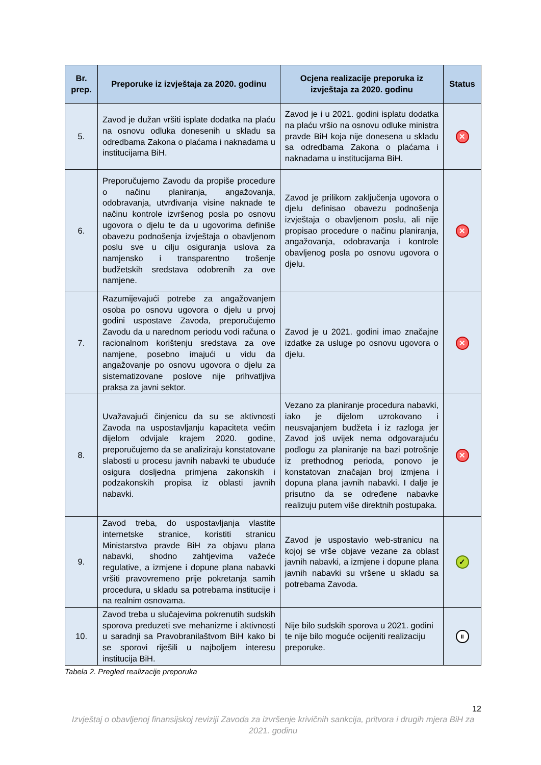| Br. prep. | Preporuke iz izvještaja za 2020. godinu | Ocjena realizacije preporuka iz izvještaja za 2020. godinu | Status |
| --- | --- | --- | --- |
| 5. | Zavod je dužan vršiti isplate dodatka na plaću na osnovu odluka donesenih u skladu sa odredbama Zakona o plaćama i naknadama u institucijama BiH. | Zavod je i u 2021. godini isplatu dodatka na plaću vršio na osnovu odluke ministra pravde BiH koja nije donesena u skladu sa odredbama Zakona o plaćama i naknadama u institucijama BiH. | ✕ |
| 6. | Preporučujemo Zavodu da propiše procedure o načinu planiranja, angažovanja, odobravanja, utvrđivanja visine naknade te načinu kontrole izvršenog posla po osnovu ugovora o djelu te da u ugovorima definiše obavezu podnošenja izvještaja o obavljenom poslu sve u cilju osiguranja uslova za namjensko i transparentno trošenje budžetskih sredstava odobrenih za ove namjene. | Zavod je prilikom zaključenja ugovora o djelu definisao obavezu podnošenja izvještaja o obavljenom poslu, ali nije propisao procedure o načinu planiranja, angažovanja, odobravanja i kontrole obavljenog posla po osnovu ugovora o djelu. | ✕ |
| 7. | Razumijevajući potrebe za angažovanjem osoba po osnovu ugovora o djelu u prvoj godini uspostave Zavoda, preporučujemo Zavodu da u narednom periodu vodi računa o racionalnom korištenju sredstava za ove namjene, posebno imajući u vidu da angažovanje po osnovu ugovora o djelu za sistematizovane poslove nije prihvatljiva praksa za javni sektor. | Zavod je u 2021. godini imao značajne izdatke za usluge po osnovu ugovora o djelu. | ✕ |
| 8. | Uvažavajući činjenicu da su se aktivnosti Zavoda na uspostavljanju kapaciteta većim dijelom odvijale krajem 2020. godine, preporučujemo da se analiziraju konstatovane slabosti u procesu javnih nabavki te ubuduće osigura dosljedna primjena zakonskih i podzakonskih propisa iz oblasti javnih nabavki. | Vezano za planiranje procedura nabavki, iako je dijelom uzrokovano i neusvajanjem budžeta i iz razloga jer Zavod još uvijek nema odgovarajuću podlogu za planiranje na bazi potrošnje iz prethodnog perioda, ponovo je konstatovan značajan broj izmjena i dopuna plana javnih nabavki. I dalje je prisutno da se određene nabavke realizuju putem više direktnih postupaka. | ✕ |
| 9. | Zavod treba, do uspostavljanja vlastite internetske stranice, koristiti stranicu Ministarstva pravde BiH za objavu plana nabavki, shodno zahtjevima važeće regulative, a izmjene i dopune plana nabavki vršiti pravovremeno prije pokretanja samih procedura, u skladu sa potrebama institucije i na realnim osnovama. | Zavod je uspostavio web-stranicu na kojoj se vrše objave vezane za oblast javnih nabavki, a izmjene i dopune plana javnih nabavki su vršene u skladu sa potrebama Zavoda. | ✓ |
| 10. | Zavod treba u slučajevima pokrenutih sudskih sporova preduzeti sve mehanizme i aktivnosti u saradnji sa Pravobranilaštvom BiH kako bi se sporovi riješili u najboljem interesu institucija BiH. | Nije bilo sudskih sporova u 2021. godini te nije bilo moguće ocijeniti realizaciju preporuke. | II |
Tabela 2. Pregled realizacije preporuka
12
Izvještaj o obavljenoj finansijskoj reviziji Zavoda za izvršenje krivičnih sankcija, pritvora i drugih mjera BiH za 2021. godinu